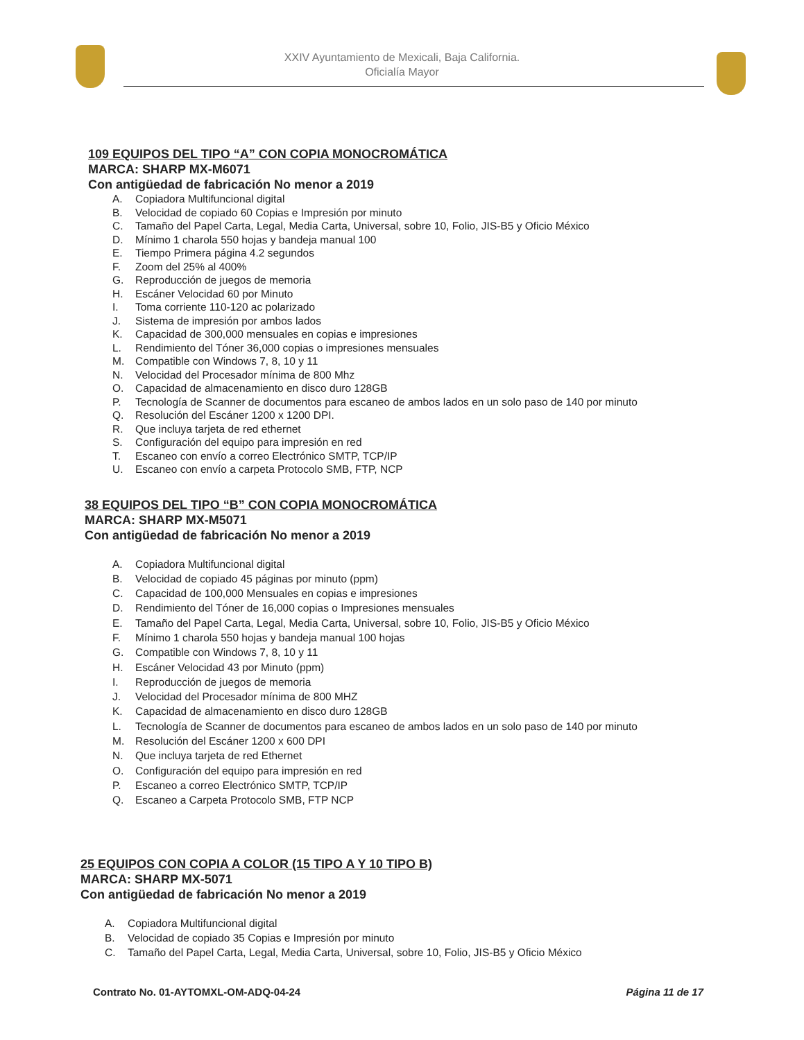XXIV Ayuntamiento de Mexicali, Baja California.
Oficialía Mayor
109 EQUIPOS DEL TIPO “A” CON COPIA MONOCROMÁTICA
MARCA: SHARP MX-M6071
Con antigüedad de fabricación No menor a 2019
A. Copiadora Multifuncional digital
B. Velocidad de copiado 60 Copias e Impresión por minuto
C. Tamaño del Papel Carta, Legal, Media Carta, Universal, sobre 10, Folio, JIS-B5 y Oficio México
D. Mínimo 1 charola 550 hojas y bandeja manual 100
E. Tiempo Primera página 4.2 segundos
F. Zoom del 25% al 400%
G. Reproducción de juegos de memoria
H. Escáner Velocidad 60 por Minuto
I. Toma corriente 110-120 ac polarizado
J. Sistema de impresión por ambos lados
K. Capacidad de 300,000 mensuales en copias e impresiones
L. Rendimiento del Tóner 36,000 copias o impresiones mensuales
M. Compatible con Windows 7, 8, 10 y 11
N. Velocidad del Procesador mínima de 800 Mhz
O. Capacidad de almacenamiento en disco duro 128GB
P. Tecnología de Scanner de documentos para escaneo de ambos lados en un solo paso de 140 por minuto
Q. Resolución del Escáner 1200 x 1200 DPI.
R. Que incluya tarjeta de red ethernet
S. Configuración del equipo para impresión en red
T. Escaneo con envío a correo Electrónico SMTP, TCP/IP
U. Escaneo con envío a carpeta Protocolo SMB, FTP, NCP
38 EQUIPOS DEL TIPO “B” CON COPIA MONOCROMÁTICA
MARCA: SHARP MX-M5071
Con antigüedad de fabricación No menor a 2019
A. Copiadora Multifuncional digital
B. Velocidad de copiado 45 páginas por minuto (ppm)
C. Capacidad de 100,000 Mensuales en copias e impresiones
D. Rendimiento del Tóner de 16,000 copias o Impresiones mensuales
E. Tamaño del Papel Carta, Legal, Media Carta, Universal, sobre 10, Folio, JIS-B5 y Oficio México
F. Mínimo 1 charola 550 hojas y bandeja manual 100 hojas
G. Compatible con Windows 7, 8, 10 y 11
H. Escáner Velocidad 43 por Minuto (ppm)
I. Reproducción de juegos de memoria
J. Velocidad del Procesador mínima de 800 MHZ
K. Capacidad de almacenamiento en disco duro 128GB
L. Tecnología de Scanner de documentos para escaneo de ambos lados en un solo paso de 140 por minuto
M. Resolución del Escáner 1200 x 600 DPI
N. Que incluya tarjeta de red Ethernet
O. Configuración del equipo para impresión en red
P. Escaneo a correo Electrónico SMTP, TCP/IP
Q. Escaneo a Carpeta Protocolo SMB, FTP NCP
25 EQUIPOS CON COPIA A COLOR (15 TIPO A Y 10 TIPO B)
MARCA: SHARP MX-5071
Con antigüedad de fabricación No menor a 2019
A. Copiadora Multifuncional digital
B. Velocidad de copiado 35 Copias e Impresión por minuto
C. Tamaño del Papel Carta, Legal, Media Carta, Universal, sobre 10, Folio, JIS-B5 y Oficio México
Contrato No. 01-AYTOMXL-OM-ADQ-04-24 Página 11 de 17